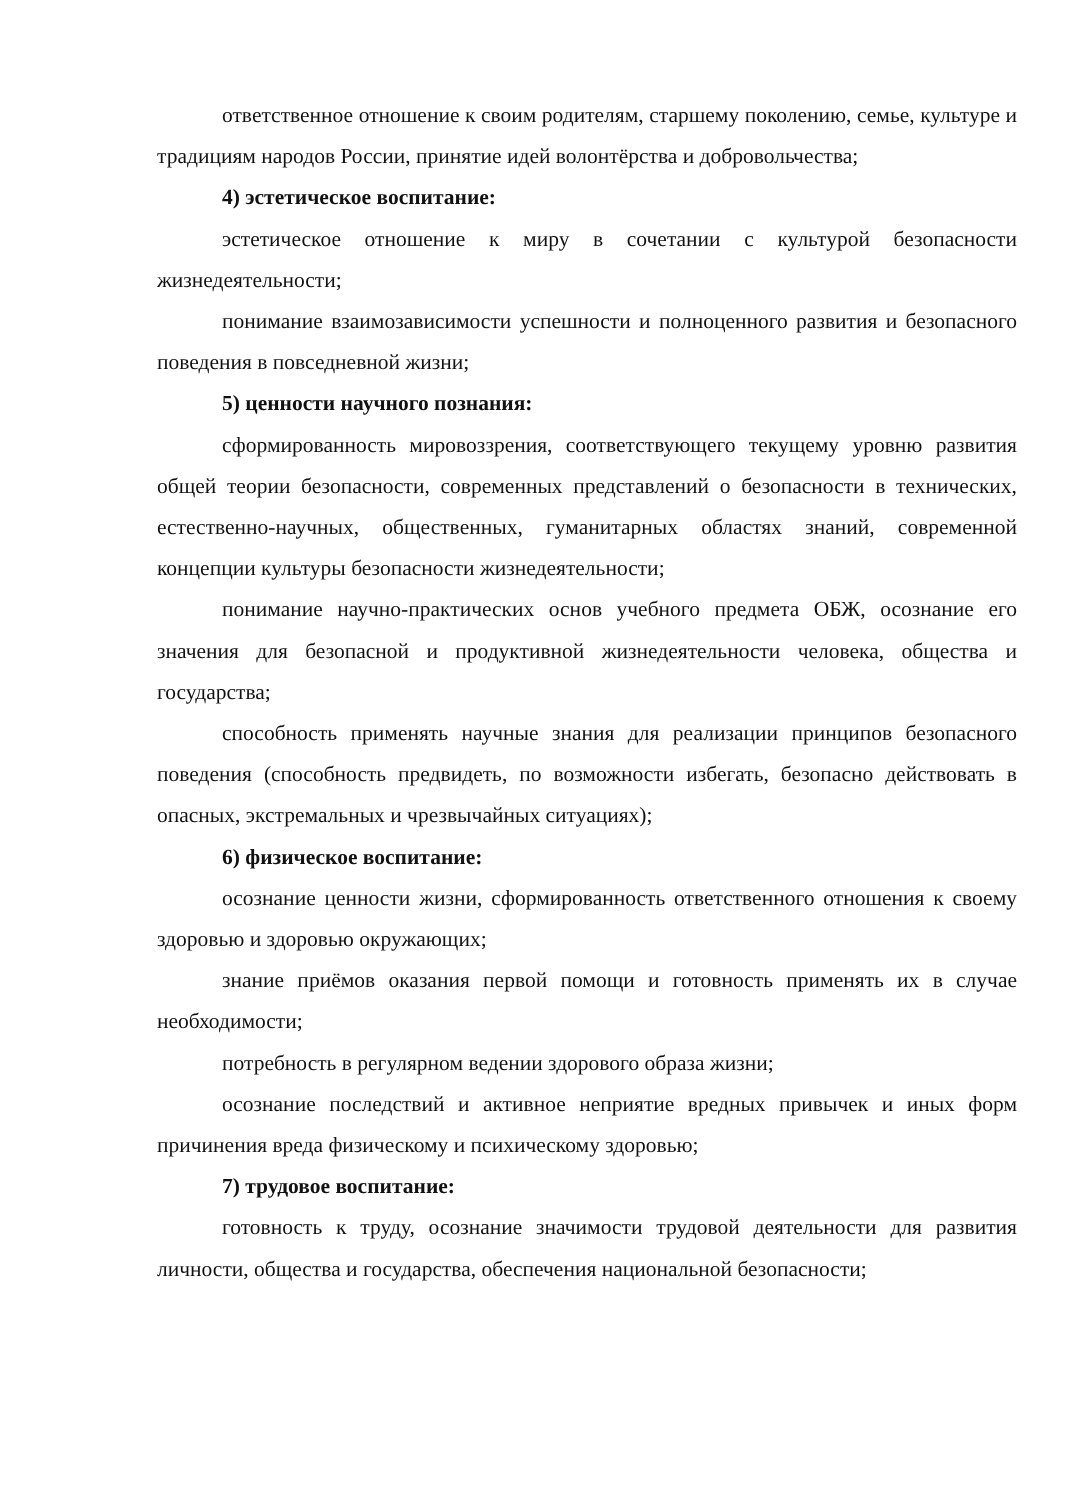ответственное отношение к своим родителям, старшему поколению, семье, культуре и традициям народов России, принятие идей волонтёрства и добровольчества;
4) эстетическое воспитание:
эстетическое отношение к миру в сочетании с культурой безопасности жизнедеятельности;
понимание взаимозависимости успешности и полноценного развития и безопасного поведения в повседневной жизни;
5) ценности научного познания:
сформированность мировоззрения, соответствующего текущему уровню развития общей теории безопасности, современных представлений о безопасности в технических, естественно-научных, общественных, гуманитарных областях знаний, современной концепции культуры безопасности жизнедеятельности;
понимание научно-практических основ учебного предмета ОБЖ, осознание его значения для безопасной и продуктивной жизнедеятельности человека, общества и государства;
способность применять научные знания для реализации принципов безопасного поведения (способность предвидеть, по возможности избегать, безопасно действовать в опасных, экстремальных и чрезвычайных ситуациях);
6) физическое воспитание:
осознание ценности жизни, сформированность ответственного отношения к своему здоровью и здоровью окружающих;
знание приёмов оказания первой помощи и готовность применять их в случае необходимости;
потребность в регулярном ведении здорового образа жизни;
осознание последствий и активное неприятие вредных привычек и иных форм причинения вреда физическому и психическому здоровью;
7) трудовое воспитание:
готовность к труду, осознание значимости трудовой деятельности для развития личности, общества и государства, обеспечения национальной безопасности;